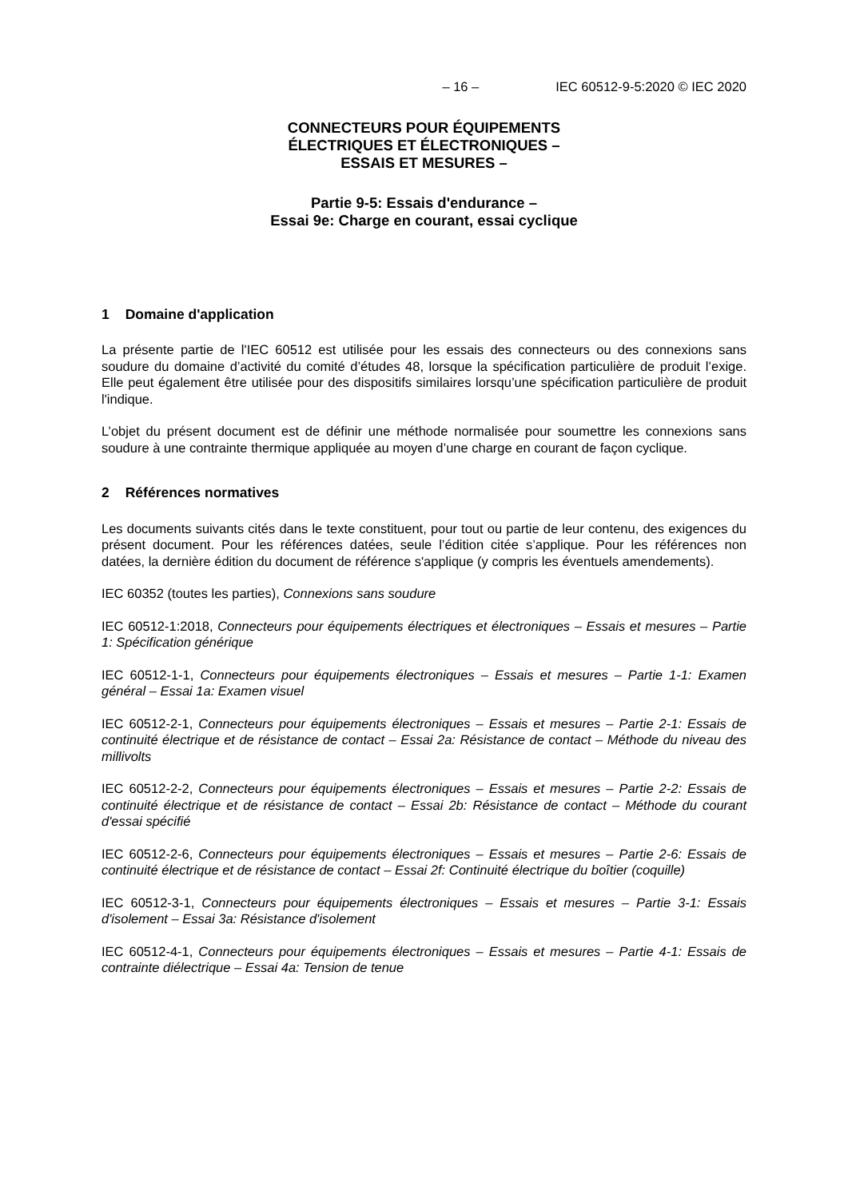– 16 – IEC 60512-9-5:2020 © IEC 2020
CONNECTEURS POUR ÉQUIPEMENTS
ÉLECTRIQUES ET ÉLECTRONIQUES –
ESSAIS ET MESURES –
Partie 9-5: Essais d'endurance –
Essai 9e: Charge en courant, essai cyclique
1 Domaine d'application
La présente partie de l'IEC 60512 est utilisée pour les essais des connecteurs ou des connexions sans soudure du domaine d’activité du comité d’études 48, lorsque la spécification particulière de produit l’exige. Elle peut également être utilisée pour des dispositifs similaires lorsqu’une spécification particulière de produit l'indique.
L’objet du présent document est de définir une méthode normalisée pour soumettre les connexions sans soudure à une contrainte thermique appliquée au moyen d’une charge en courant de façon cyclique.
2 Références normatives
Les documents suivants cités dans le texte constituent, pour tout ou partie de leur contenu, des exigences du présent document. Pour les références datées, seule l’édition citée s’applique. Pour les références non datées, la dernière édition du document de référence s'applique (y compris les éventuels amendements).
IEC 60352 (toutes les parties), Connexions sans soudure
IEC 60512-1:2018, Connecteurs pour équipements électriques et électroniques – Essais et mesures – Partie 1: Spécification générique
IEC 60512-1-1, Connecteurs pour équipements électroniques – Essais et mesures – Partie 1-1: Examen général – Essai 1a: Examen visuel
IEC 60512-2-1, Connecteurs pour équipements électroniques – Essais et mesures – Partie 2-1: Essais de continuité électrique et de résistance de contact – Essai 2a: Résistance de contact – Méthode du niveau des millivolts
IEC 60512-2-2, Connecteurs pour équipements électroniques – Essais et mesures – Partie 2-2: Essais de continuité électrique et de résistance de contact – Essai 2b: Résistance de contact – Méthode du courant d'essai spécifié
IEC 60512-2-6, Connecteurs pour équipements électroniques – Essais et mesures – Partie 2-6: Essais de continuité électrique et de résistance de contact – Essai 2f: Continuité électrique du boîtier (coquille)
IEC 60512-3-1, Connecteurs pour équipements électroniques – Essais et mesures – Partie 3-1: Essais d'isolement – Essai 3a: Résistance d'isolement
IEC 60512-4-1, Connecteurs pour équipements électroniques – Essais et mesures – Partie 4-1: Essais de contrainte diélectrique – Essai 4a: Tension de tenue